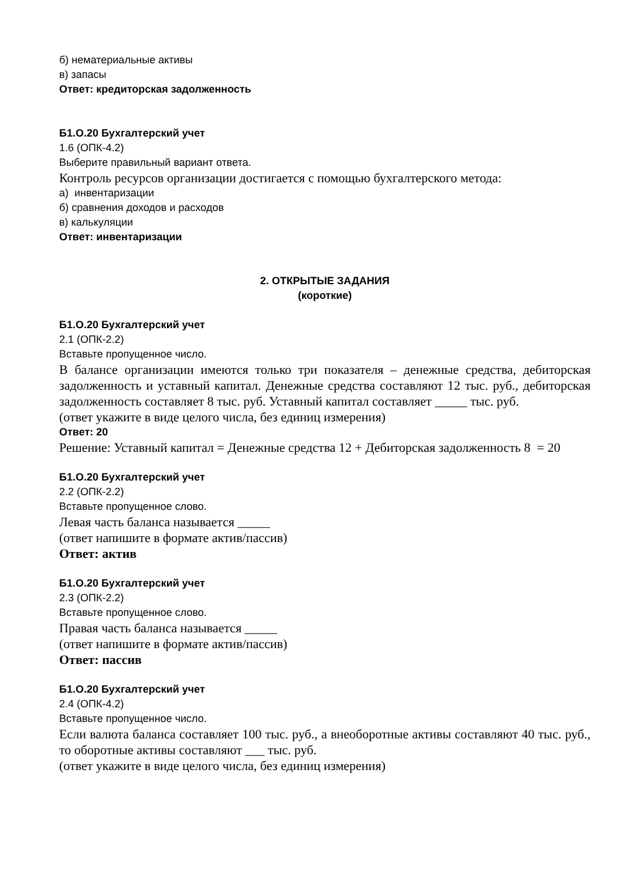б) нематериальные активы
в) запасы
Ответ: кредиторская задолженность
Б1.О.20 Бухгалтерский учет
1.6 (ОПК-4.2)
Выберите правильный вариант ответа.
Контроль ресурсов организации достигается с помощью бухгалтерского метода:
а) инвентаризации
б) сравнения доходов и расходов
в) калькуляции
Ответ: инвентаризации
2. ОТКРЫТЫЕ ЗАДАНИЯ
(короткие)
Б1.О.20 Бухгалтерский учет
2.1 (ОПК-2.2)
Вставьте пропущенное число.
В балансе организации имеются только три показателя – денежные средства, дебиторская задолженность и уставный капитал. Денежные средства составляют 12 тыс. руб., дебиторская задолженность составляет 8 тыс. руб. Уставный капитал составляет _____ тыс. руб.
(ответ укажите в виде целого числа, без единиц измерения)
Ответ: 20
Решение: Уставный капитал = Денежные средства 12 + Дебиторская задолженность 8 = 20
Б1.О.20 Бухгалтерский учет
2.2 (ОПК-2.2)
Вставьте пропущенное слово.
Левая часть баланса называется _____
(ответ напишите в формате актив/пассив)
Ответ: актив
Б1.О.20 Бухгалтерский учет
2.3 (ОПК-2.2)
Вставьте пропущенное слово.
Правая часть баланса называется _____
(ответ напишите в формате актив/пассив)
Ответ: пассив
Б1.О.20 Бухгалтерский учет
2.4 (ОПК-4.2)
Вставьте пропущенное число.
Если валюта баланса составляет 100 тыс. руб., а внеоборотные активы составляют 40 тыс. руб., то оборотные активы составляют ___ тыс. руб.
(ответ укажите в виде целого числа, без единиц измерения)